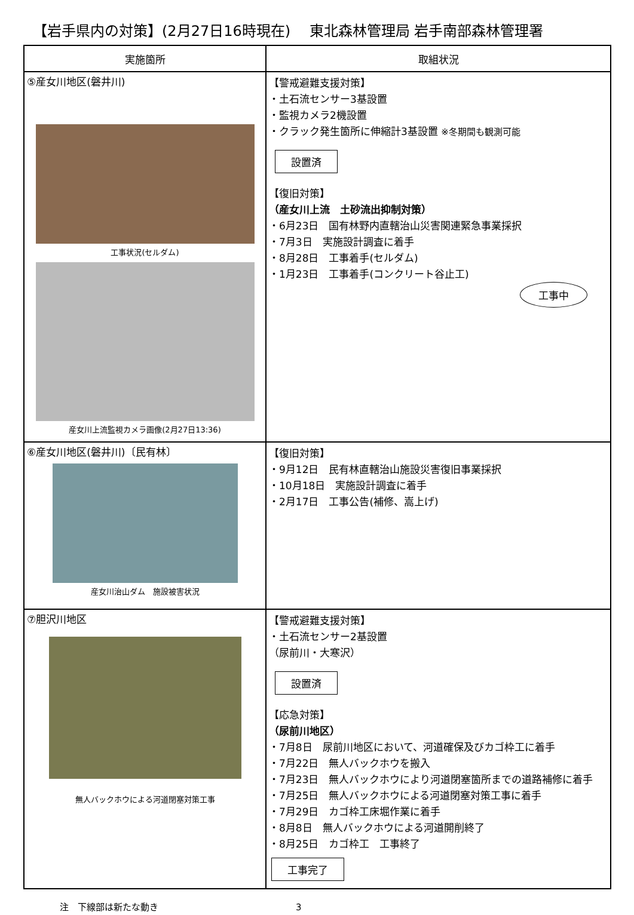【岩手県内の対策】(2月27日16時現在)　 東北森林管理局 岩手南部森林管理署
| 実施箇所 | 取組状況 |
| --- | --- |
| ⑤産女川地区(磐井川) 工事状況(セルダム) 産女川上流監視カメラ画像(2月27日13:36) | 【警戒避難支援対策】 ・土石流センサー3基設置 ・監視カメラ2機設置 ・クラック発生箇所に伸縮計3基設置 ※冬期間も観測可能 設置済 【復旧対策】 （産女川上流 土砂流出抑制対策） ・6月23日 国有林野内直轄治山災害関連緊急事業採択 ・7月3日 実施設計調査に着手 ・8月28日 工事着手(セルダム) ・1月23日 工事着手(コンクリート谷止工) 工事中 |
| ⑥産女川地区(磐井川)〔民有林〕 産女川治山ダム 施設被害状況 | 【復旧対策】 ・9月12日 民有林直轄治山施設災害復旧事業採択 ・10月18日 実施設計調査に着手 ・2月17日 工事公告(補修、嵩上げ) |
| ⑦胆沢川地区 無人バックホウによる河道閉塞対策工事 | 【警戒避難支援対策】 ・土石流センサー2基設置 （尿前川・大寒沢） 設置済 【応急対策】 （尿前川地区） ・7月8日 尿前川地区において、河道確保及びカゴ枠工に着手 ・7月22日 無人バックホウを搬入 ・7月23日 無人バックホウにより河道閉塞箇所までの道路補修に着手 ・7月25日 無人バックホウによる河道閉塞対策工事に着手 ・7月29日 カゴ枠工床堀作業に着手 ・8月8日 無人バックホウによる河道開削終了 ・8月25日 カゴ枠工 工事終了 工事完了 |
注　下線部は新たな動き 3